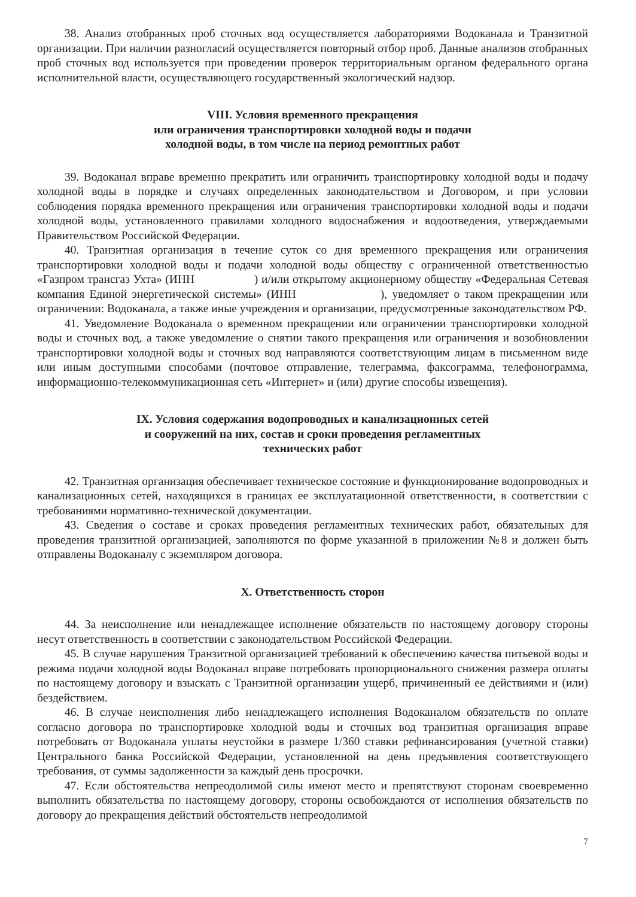38. Анализ отобранных проб сточных вод осуществляется лабораториями Водоканала и Транзитной организации. При наличии разногласий осуществляется повторный отбор проб. Данные анализов отобранных проб сточных вод используется при проведении проверок территориальным органом федерального органа исполнительной власти, осуществляющего государственный экологический надзор.
VIII. Условия временного прекращения
или ограничения транспортировки холодной воды и подачи
холодной воды, в том числе на период ремонтных работ
39. Водоканал вправе временно прекратить или ограничить транспортировку холодной воды и подачу холодной воды в порядке и случаях определенных законодательством и Договором, и при условии соблюдения порядка временного прекращения или ограничения транспортировки холодной воды и подачи холодной воды, установленного правилами холодного водоснабжения и водоотведения, утверждаемыми Правительством Российской Федерации.
40. Транзитная организация в течение суток со дня временного прекращения или ограничения транспортировки холодной воды и подачи холодной воды обществу с ограниченной ответственностью «Газпром трансгаз Ухта» (ИНН ) и/или открытому акционерному обществу «Федеральная Сетевая компания Единой энергетической системы» (ИНН ), уведомляет о таком прекращении или ограничении: Водоканала, а также иные учреждения и организации, предусмотренные законодательством РФ.
41. Уведомление Водоканала о временном прекращении или ограничении транспортировки холодной воды и сточных вод, а также уведомление о снятии такого прекращения или ограничения и возобновлении транспортировки холодной воды и сточных вод направляются соответствующим лицам в письменном виде или иным доступными способами (почтовое отправление, телеграмма, факсограмма, телефонограмма, информационно-телекоммуникационная сеть «Интернет» и (или) другие способы извещения).
IX. Условия содержания водопроводных и канализационных сетей
и сооружений на них, состав и сроки проведения регламентных
технических работ
42. Транзитная организация обеспечивает техническое состояние и функционирование водопроводных и канализационных сетей, находящихся в границах ее эксплуатационной ответственности, в соответствии с требованиями нормативно-технической документации.
43. Сведения о составе и сроках проведения регламентных технических работ, обязательных для проведения транзитной организацией, заполняются по форме указанной в приложении №8 и должен быть отправлены Водоканалу с экземпляром договора.
X. Ответственность сторон
44. За неисполнение или ненадлежащее исполнение обязательств по настоящему договору стороны несут ответственность в соответствии с законодательством Российской Федерации.
45. В случае нарушения Транзитной организацией требований к обеспечению качества питьевой воды и режима подачи холодной воды Водоканал вправе потребовать пропорционального снижения размера оплаты по настоящему договору и взыскать с Транзитной организации ущерб, причиненный ее действиями и (или) бездействием.
46. В случае неисполнения либо ненадлежащего исполнения Водоканалом обязательств по оплате согласно договора по транспортировке холодной воды и сточных вод транзитная организация вправе потребовать от Водоканала уплаты неустойки в размере 1/360 ставки рефинансирования (учетной ставки) Центрального банка Российской Федерации, установленной на день предъявления соответствующего требования, от суммы задолженности за каждый день просрочки.
47. Если обстоятельства непреодолимой силы имеют место и препятствуют сторонам своевременно выполнить обязательства по настоящему договору, стороны освобождаются от исполнения обязательств по договору до прекращения действий обстоятельств непреодолимой
7